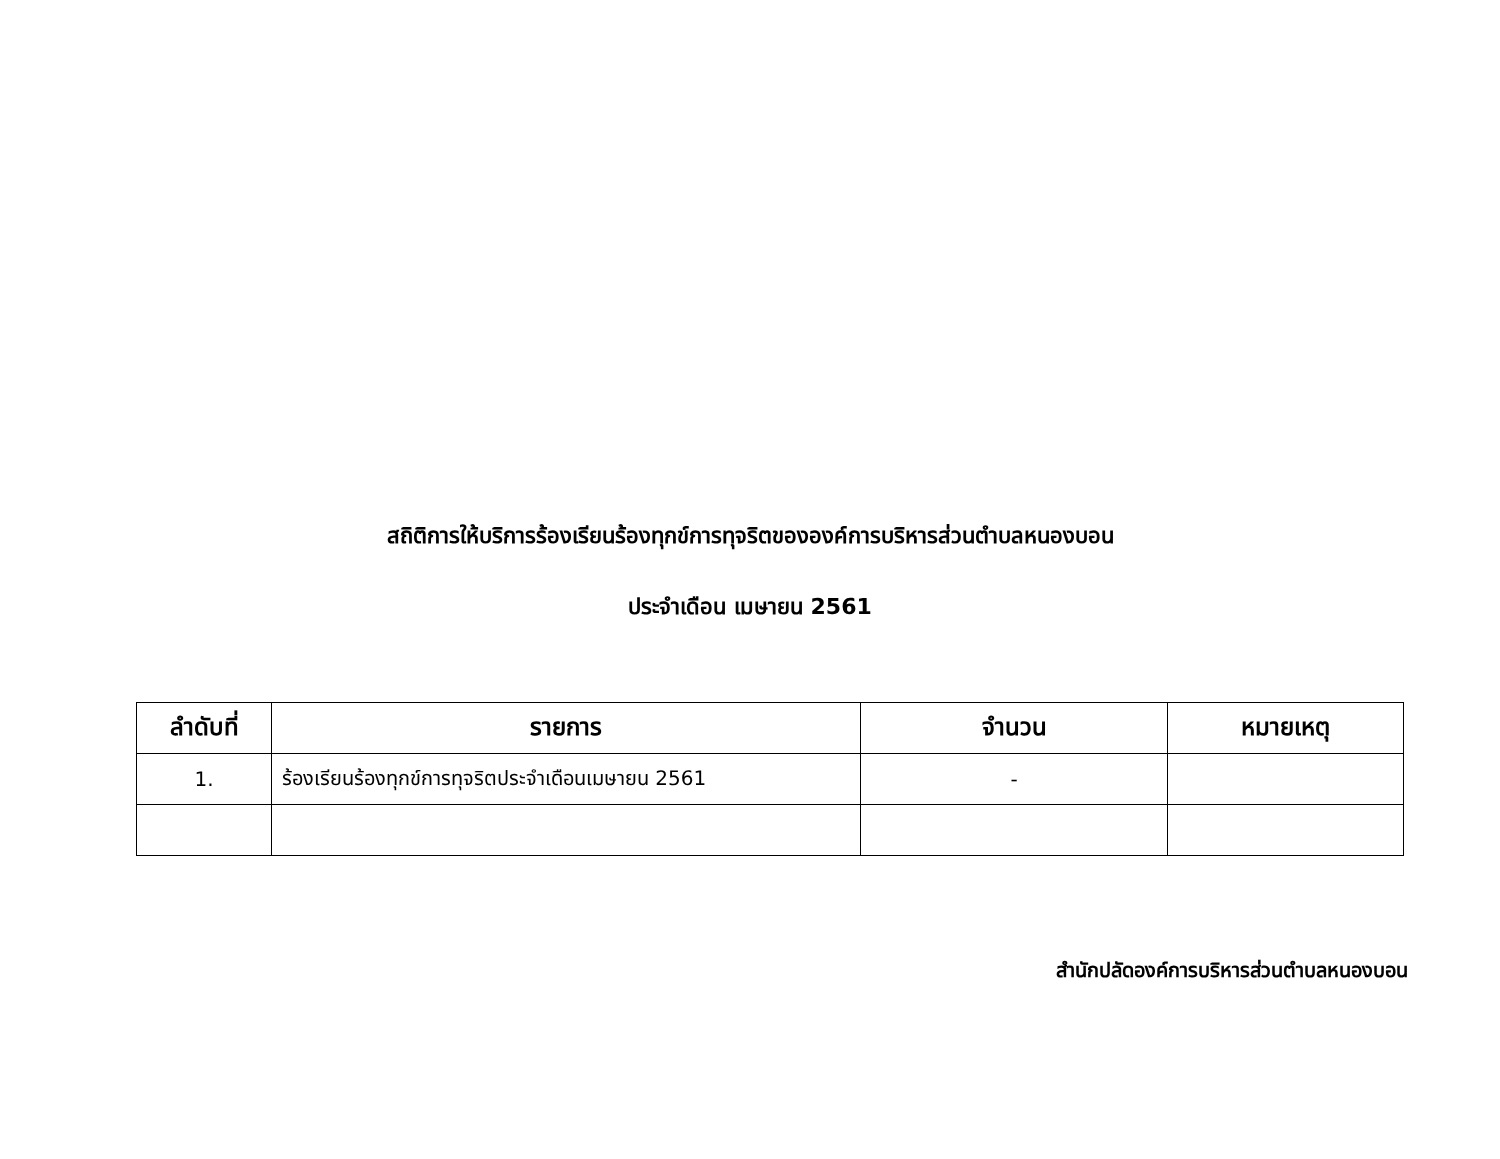สถิติการให้บริการร้องเรียนร้องทุกข์การทุจริตขององค์การบริหารส่วนตำบลหนองบอน
ประจำเดือน เมษายน 2561
| ลำดับที่ | รายการ | จำนวน | หมายเหตุ |
| --- | --- | --- | --- |
| 1. | ร้องเรียนร้องทุกข์การทุจริตประจำเดือนเมษายน 2561 | - | |
สำนักปลัดองค์การบริหารส่วนตำบลหนองบอน